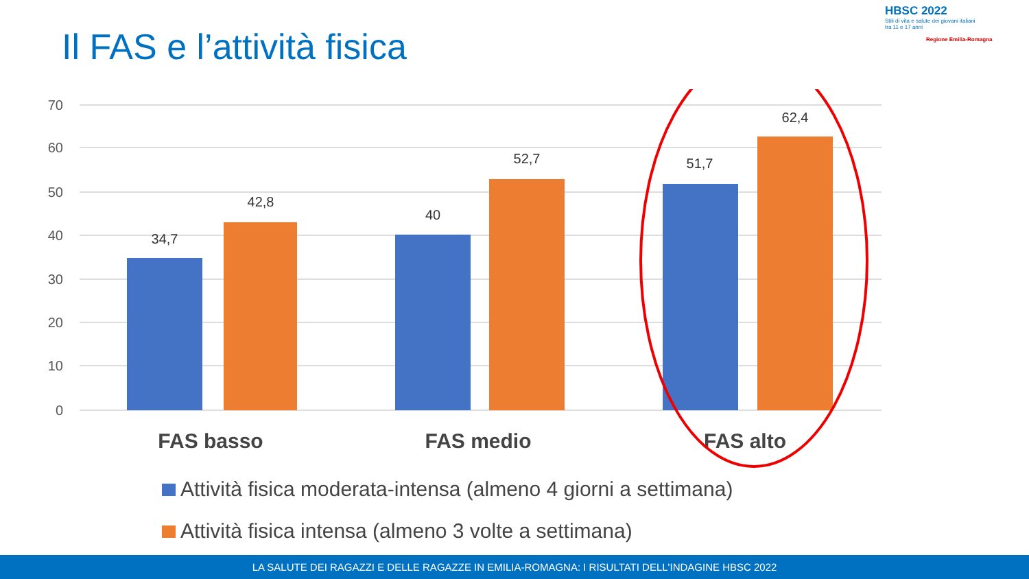Il FAS e l’attività fisica
HBSC 2022
Stili di vita e salute dei giovani italiani
tra 11 e 17 anni
Regione Emilia-Romagna
0
10
20
30
40
50
60
70
34,7
42,8
40
52,7
51,7
62,4
FAS basso
FAS medio
FAS alto
Attività fisica moderata-intensa (almeno 4 giorni a settimana)
Attività fisica intensa (almeno 3 volte a settimana)
LA SALUTE DEI RAGAZZI E DELLE RAGAZZE IN EMILIA-ROMAGNA: I RISULTATI DELL'INDAGINE HBSC 2022